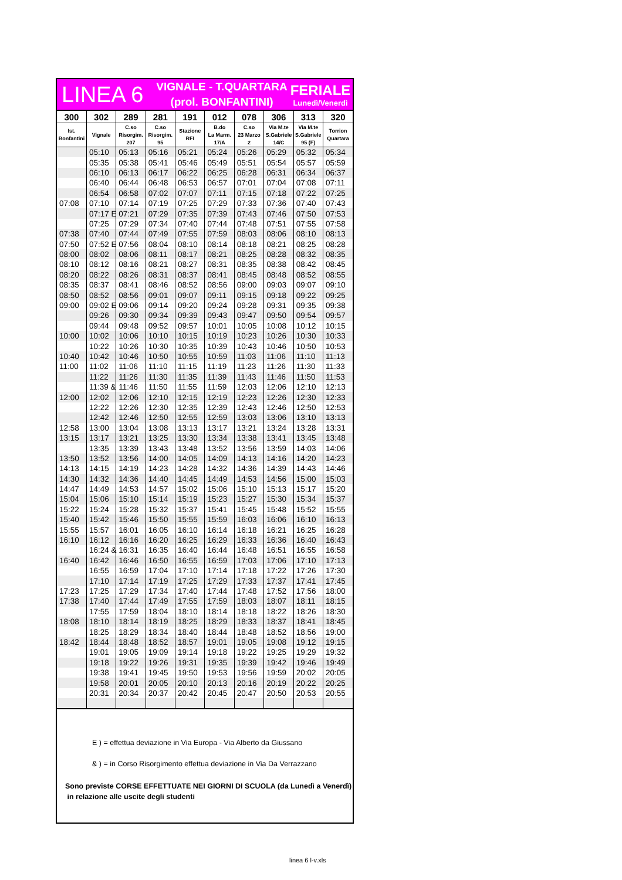LINEA 6
VIGNALE - T.QUARTARA
(prol. BONFANTINI)
FERIALE
Lunedì/Venerdì
| 300 | 302 | 289 | 281 | 191 | 012 | 078 | 306 | 313 | 320 |
| --- | --- | --- | --- | --- | --- | --- | --- | --- | --- |
| Ist. Bonfantini | Vignale | C.so Risorgim. 207 | C.so Risorgim. 95 | Stazione RFI | B.do La Marm. 17/A | C.so 23 Marzo 2 | Via M.te S.Gabriele 14/C | Via M.te S.Gabriele 95 (F) | Torrion Quartara |
| | 05:10 | 05:13 | 05:16 | 05:21 | 05:24 | 05:26 | 05:29 | 05:32 | 05:34 |
| | 05:35 | 05:38 | 05:41 | 05:46 | 05:49 | 05:51 | 05:54 | 05:57 | 05:59 |
| | 06:10 | 06:13 | 06:17 | 06:22 | 06:25 | 06:28 | 06:31 | 06:34 | 06:37 |
| | 06:40 | 06:44 | 06:48 | 06:53 | 06:57 | 07:01 | 07:04 | 07:08 | 07:11 |
| | 06:54 | 06:58 | 07:02 | 07:07 | 07:11 | 07:15 | 07:18 | 07:22 | 07:25 |
| 07:08 | 07:10 | 07:14 | 07:19 | 07:25 | 07:29 | 07:33 | 07:36 | 07:40 | 07:43 |
| | 07:17 E | 07:21 | 07:29 | 07:35 | 07:39 | 07:43 | 07:46 | 07:50 | 07:53 |
| | 07:25 | 07:29 | 07:34 | 07:40 | 07:44 | 07:48 | 07:51 | 07:55 | 07:58 |
| 07:38 | 07:40 | 07:44 | 07:49 | 07:55 | 07:59 | 08:03 | 08:06 | 08:10 | 08:13 |
| 07:50 | 07:52 E | 07:56 | 08:04 | 08:10 | 08:14 | 08:18 | 08:21 | 08:25 | 08:28 |
| 08:00 | 08:02 | 08:06 | 08:11 | 08:17 | 08:21 | 08:25 | 08:28 | 08:32 | 08:35 |
| 08:10 | 08:12 | 08:16 | 08:21 | 08:27 | 08:31 | 08:35 | 08:38 | 08:42 | 08:45 |
| 08:20 | 08:22 | 08:26 | 08:31 | 08:37 | 08:41 | 08:45 | 08:48 | 08:52 | 08:55 |
| 08:35 | 08:37 | 08:41 | 08:46 | 08:52 | 08:56 | 09:00 | 09:03 | 09:07 | 09:10 |
| 08:50 | 08:52 | 08:56 | 09:01 | 09:07 | 09:11 | 09:15 | 09:18 | 09:22 | 09:25 |
| 09:00 | 09:02 E | 09:06 | 09:14 | 09:20 | 09:24 | 09:28 | 09:31 | 09:35 | 09:38 |
| | 09:26 | 09:30 | 09:34 | 09:39 | 09:43 | 09:47 | 09:50 | 09:54 | 09:57 |
| | 09:44 | 09:48 | 09:52 | 09:57 | 10:01 | 10:05 | 10:08 | 10:12 | 10:15 |
| 10:00 | 10:02 | 10:06 | 10:10 | 10:15 | 10:19 | 10:23 | 10:26 | 10:30 | 10:33 |
| | 10:22 | 10:26 | 10:30 | 10:35 | 10:39 | 10:43 | 10:46 | 10:50 | 10:53 |
| 10:40 | 10:42 | 10:46 | 10:50 | 10:55 | 10:59 | 11:03 | 11:06 | 11:10 | 11:13 |
| 11:00 | 11:02 | 11:06 | 11:10 | 11:15 | 11:19 | 11:23 | 11:26 | 11:30 | 11:33 |
| | 11:22 | 11:26 | 11:30 | 11:35 | 11:39 | 11:43 | 11:46 | 11:50 | 11:53 |
| | 11:39 & | 11:46 | 11:50 | 11:55 | 11:59 | 12:03 | 12:06 | 12:10 | 12:13 |
| 12:00 | 12:02 | 12:06 | 12:10 | 12:15 | 12:19 | 12:23 | 12:26 | 12:30 | 12:33 |
| | 12:22 | 12:26 | 12:30 | 12:35 | 12:39 | 12:43 | 12:46 | 12:50 | 12:53 |
| | 12:42 | 12:46 | 12:50 | 12:55 | 12:59 | 13:03 | 13:06 | 13:10 | 13:13 |
| 12:58 | 13:00 | 13:04 | 13:08 | 13:13 | 13:17 | 13:21 | 13:24 | 13:28 | 13:31 |
| 13:15 | 13:17 | 13:21 | 13:25 | 13:30 | 13:34 | 13:38 | 13:41 | 13:45 | 13:48 |
| | 13:35 | 13:39 | 13:43 | 13:48 | 13:52 | 13:56 | 13:59 | 14:03 | 14:06 |
| 13:50 | 13:52 | 13:56 | 14:00 | 14:05 | 14:09 | 14:13 | 14:16 | 14:20 | 14:23 |
| 14:13 | 14:15 | 14:19 | 14:23 | 14:28 | 14:32 | 14:36 | 14:39 | 14:43 | 14:46 |
| 14:30 | 14:32 | 14:36 | 14:40 | 14:45 | 14:49 | 14:53 | 14:56 | 15:00 | 15:03 |
| 14:47 | 14:49 | 14:53 | 14:57 | 15:02 | 15:06 | 15:10 | 15:13 | 15:17 | 15:20 |
| 15:04 | 15:06 | 15:10 | 15:14 | 15:19 | 15:23 | 15:27 | 15:30 | 15:34 | 15:37 |
| 15:22 | 15:24 | 15:28 | 15:32 | 15:37 | 15:41 | 15:45 | 15:48 | 15:52 | 15:55 |
| 15:40 | 15:42 | 15:46 | 15:50 | 15:55 | 15:59 | 16:03 | 16:06 | 16:10 | 16:13 |
| 15:55 | 15:57 | 16:01 | 16:05 | 16:10 | 16:14 | 16:18 | 16:21 | 16:25 | 16:28 |
| 16:10 | 16:12 | 16:16 | 16:20 | 16:25 | 16:29 | 16:33 | 16:36 | 16:40 | 16:43 |
| | 16:24 & | 16:31 | 16:35 | 16:40 | 16:44 | 16:48 | 16:51 | 16:55 | 16:58 |
| 16:40 | 16:42 | 16:46 | 16:50 | 16:55 | 16:59 | 17:03 | 17:06 | 17:10 | 17:13 |
| | 16:55 | 16:59 | 17:04 | 17:10 | 17:14 | 17:18 | 17:22 | 17:26 | 17:30 |
| | 17:10 | 17:14 | 17:19 | 17:25 | 17:29 | 17:33 | 17:37 | 17:41 | 17:45 |
| 17:23 | 17:25 | 17:29 | 17:34 | 17:40 | 17:44 | 17:48 | 17:52 | 17:56 | 18:00 |
| 17:38 | 17:40 | 17:44 | 17:49 | 17:55 | 17:59 | 18:03 | 18:07 | 18:11 | 18:15 |
| | 17:55 | 17:59 | 18:04 | 18:10 | 18:14 | 18:18 | 18:22 | 18:26 | 18:30 |
| 18:08 | 18:10 | 18:14 | 18:19 | 18:25 | 18:29 | 18:33 | 18:37 | 18:41 | 18:45 |
| | 18:25 | 18:29 | 18:34 | 18:40 | 18:44 | 18:48 | 18:52 | 18:56 | 19:00 |
| 18:42 | 18:44 | 18:48 | 18:52 | 18:57 | 19:01 | 19:05 | 19:08 | 19:12 | 19:15 |
| | 19:01 | 19:05 | 19:09 | 19:14 | 19:18 | 19:22 | 19:25 | 19:29 | 19:32 |
| | 19:18 | 19:22 | 19:26 | 19:31 | 19:35 | 19:39 | 19:42 | 19:46 | 19:49 |
| | 19:38 | 19:41 | 19:45 | 19:50 | 19:53 | 19:56 | 19:59 | 20:02 | 20:05 |
| | 19:58 | 20:01 | 20:05 | 20:10 | 20:13 | 20:16 | 20:19 | 20:22 | 20:25 |
| | 20:31 | 20:34 | 20:37 | 20:42 | 20:45 | 20:47 | 20:50 | 20:53 | 20:55 |
E ) = effettua deviazione in Via Europa - Via Alberto da Giussano
& ) = in Corso Risorgimento effettua deviazione in Via Da Verrazzano
Sono previste CORSE EFFETTUATE NEI GIORNI DI SCUOLA (da Lunedì a Venerdì)
in relazione alle uscite degli studenti
linea 6 l-v.xls